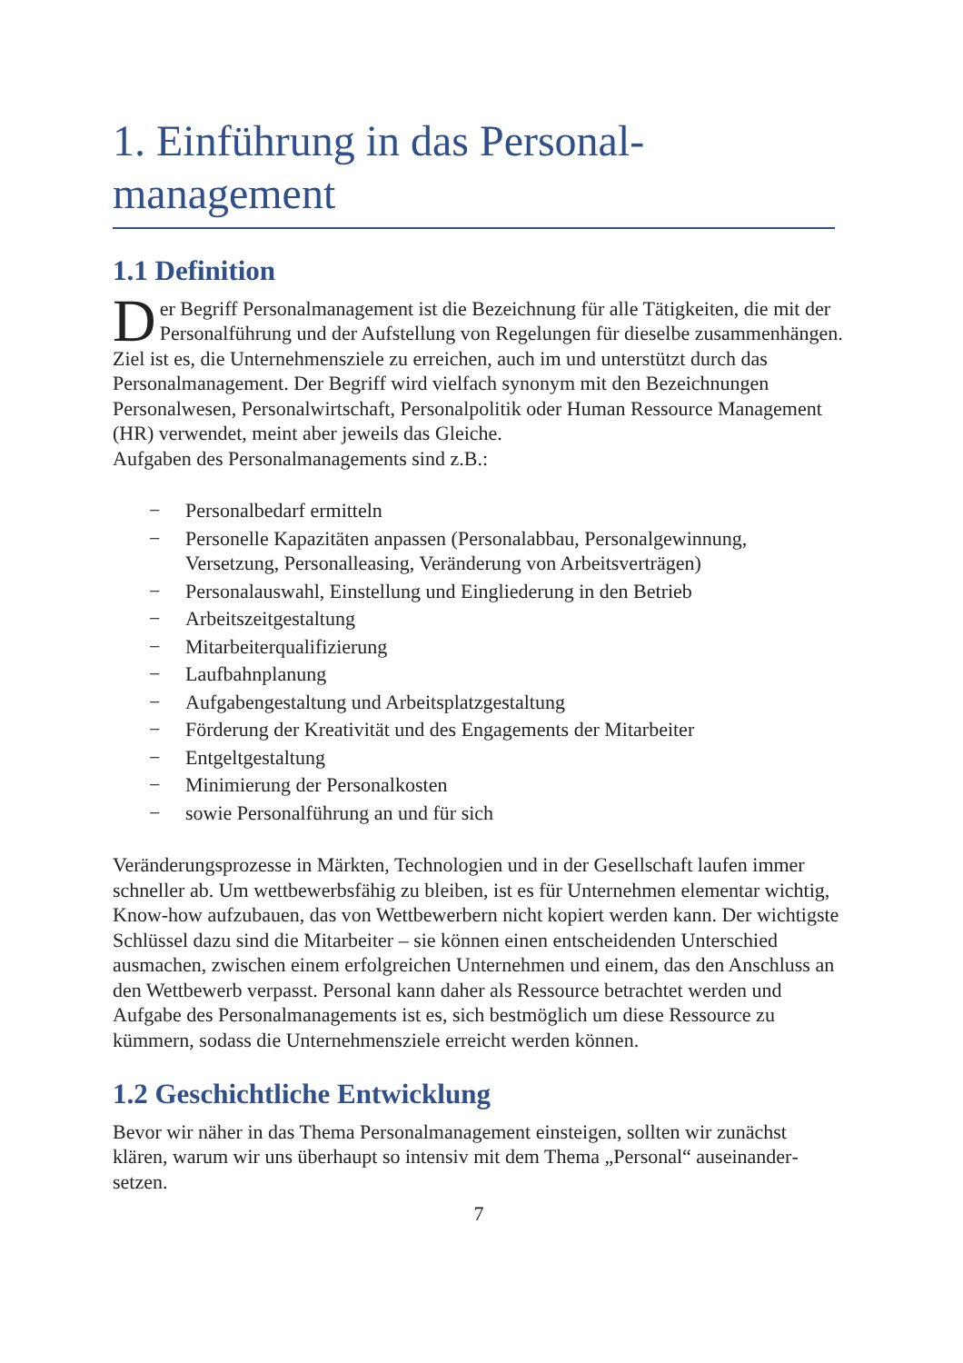1. Einführung in das Personal­management
1.1 Definition
Der Begriff Personalmanagement ist die Bezeichnung für alle Tätigkeiten, die mit der Personalführung und der Aufstellung von Regelungen für dieselbe zusammenhängen. Ziel ist es, die Unternehmensziele zu erreichen, auch im und unterstützt durch das Personalmanagement. Der Begriff wird vielfach synonym mit den Bezeichnungen Personalwesen, Personalwirtschaft, Personalpolitik oder Human Ressource Management (HR) verwendet, meint aber jeweils das Gleiche.
Aufgaben des Personalmanagements sind z.B.:
− Personalbedarf ermitteln
− Personelle Kapazitäten anpassen (Personalabbau, Personalgewinnung, Versetzung, Personalleasing, Veränderung von Arbeitsverträgen)
− Personalauswahl, Einstellung und Eingliederung in den Betrieb
− Arbeitszeitgestaltung
− Mitarbeiterqualifizierung
− Laufbahnplanung
− Aufgabengestaltung und Arbeitsplatzgestaltung
− Förderung der Kreativität und des Engagements der Mitarbeiter
− Entgeltgestaltung
− Minimierung der Personalkosten
− sowie Personalführung an und für sich
Veränderungsprozesse in Märkten, Technologien und in der Gesellschaft laufen immer schneller ab. Um wettbewerbsfähig zu bleiben, ist es für Unternehmen elementar wichtig, Know-how aufzubauen, das von Wettbewerbern nicht kopiert werden kann. Der wichtigste Schlüssel dazu sind die Mitarbeiter – sie können einen entscheidenden Unterschied ausmachen, zwischen einem erfolgreichen Unternehmen und einem, das den Anschluss an den Wettbewerb verpasst. Personal kann daher als Ressource betrachtet werden und Aufgabe des Personalmanagements ist es, sich bestmöglich um diese Ressource zu kümmern, sodass die Unternehmensziele erreicht werden können.
1.2 Geschichtliche Entwicklung
Bevor wir näher in das Thema Personalmanagement einsteigen, sollten wir zunächst klären, warum wir uns überhaupt so intensiv mit dem Thema „Personal“ auseinander­setzen.
7